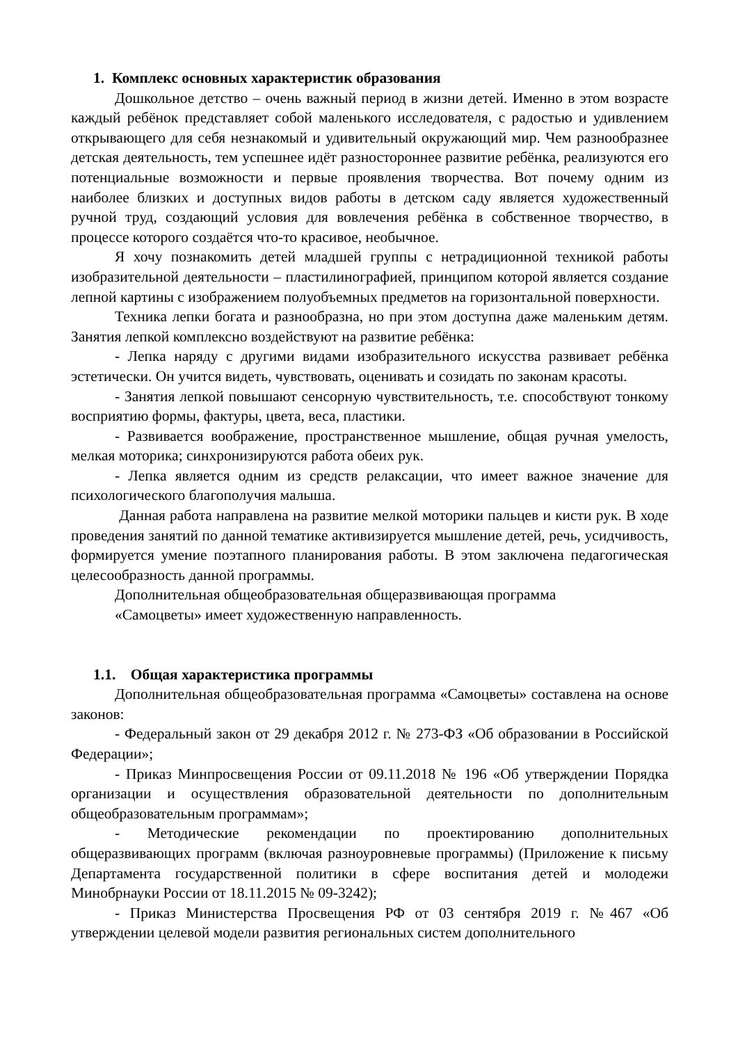1. Комплекс основных характеристик образования
Дошкольное детство – очень важный период в жизни детей. Именно в этом возрасте каждый ребёнок представляет собой маленького исследователя, с радостью и удивлением открывающего для себя незнакомый и удивительный окружающий мир. Чем разнообразнее детская деятельность, тем успешнее идёт разностороннее развитие ребёнка, реализуются его потенциальные возможности и первые проявления творчества. Вот почему одним из наиболее близких и доступных видов работы в детском саду является художественный ручной труд, создающий условия для вовлечения ребёнка в собственное творчество, в процессе которого создаётся что-то красивое, необычное.
Я хочу познакомить детей младшей группы с нетрадиционной техникой работы изобразительной деятельности – пластилинографией, принципом которой является создание лепной картины с изображением полуобъемных предметов на горизонтальной поверхности.
Техника лепки богата и разнообразна, но при этом доступна даже маленьким детям. Занятия лепкой комплексно воздействуют на развитие ребёнка:
- Лепка наряду с другими видами изобразительного искусства развивает ребёнка эстетически. Он учится видеть, чувствовать, оценивать и созидать по законам красоты.
- Занятия лепкой повышают сенсорную чувствительность, т.е. способствуют тонкому восприятию формы, фактуры, цвета, веса, пластики.
- Развивается воображение, пространственное мышление, общая ручная умелость, мелкая моторика; синхронизируются работа обеих рук.
- Лепка является одним из средств релаксации, что имеет важное значение для психологического благополучия малыша.
Данная работа направлена на развитие мелкой моторики пальцев и кисти рук. В ходе проведения занятий по данной тематике активизируется мышление детей, речь, усидчивость, формируется умение поэтапного планирования работы. В этом заключена педагогическая целесообразность данной программы.
Дополнительная общеобразовательная общеразвивающая программа
«Самоцветы» имеет художественную направленность.
1.1. Общая характеристика программы
Дополнительная общеобразовательная программа «Самоцветы» составлена на основе законов:
- Федеральный закон от 29 декабря 2012 г. № 273-ФЗ «Об образовании в Российской Федерации»;
- Приказ Минпросвещения России от 09.11.2018 № 196 «Об утверждении Порядка организации и осуществления образовательной деятельности по дополнительным общеобразовательным программам»;
- Методические рекомендации по проектированию дополнительных общеразвивающих программ (включая разноуровневые программы) (Приложение к письму Департамента государственной политики в сфере воспитания детей и молодежи Минобрнауки России от 18.11.2015 № 09-3242);
- Приказ Министерства Просвещения РФ от 03 сентября 2019 г. №467 «Об утверждении целевой модели развития региональных систем дополнительного